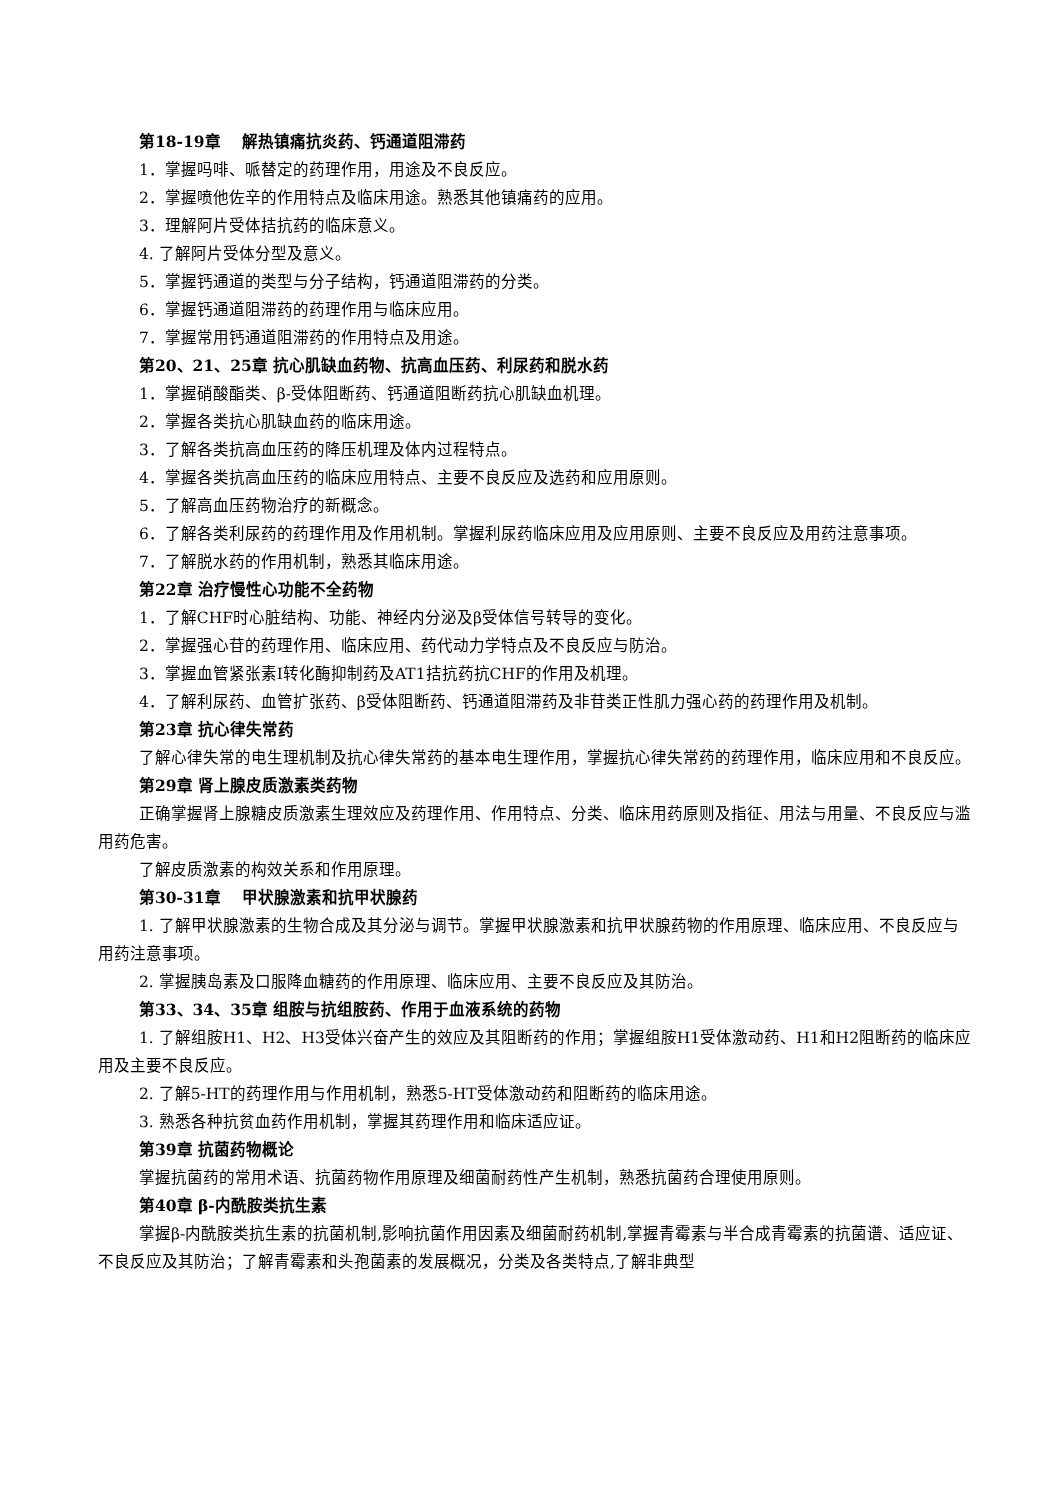第18-19章　 解热镇痛抗炎药、钙通道阻滞药
1．掌握吗啡、哌替定的药理作用，用途及不良反应。
2．掌握喷他佐辛的作用特点及临床用途。熟悉其他镇痛药的应用。
3．理解阿片受体拮抗药的临床意义。
4. 了解阿片受体分型及意义。
5．掌握钙通道的类型与分子结构，钙通道阻滞药的分类。
6．掌握钙通道阻滞药的药理作用与临床应用。
7．掌握常用钙通道阻滞药的作用特点及用途。
第20、21、25章 抗心肌缺血药物、抗高血压药、利尿药和脱水药
1．掌握硝酸酯类、β-受体阻断药、钙通道阻断药抗心肌缺血机理。
2．掌握各类抗心肌缺血药的临床用途。
3．了解各类抗高血压药的降压机理及体内过程特点。
4．掌握各类抗高血压药的临床应用特点、主要不良反应及选药和应用原则。
5．了解高血压药物治疗的新概念。
6．了解各类利尿药的药理作用及作用机制。掌握利尿药临床应用及应用原则、主要不良反应及用药注意事项。
7．了解脱水药的作用机制，熟悉其临床用途。
第22章 治疗慢性心功能不全药物
1．了解CHF时心脏结构、功能、神经内分泌及β受体信号转导的变化。
2．掌握强心苷的药理作用、临床应用、药代动力学特点及不良反应与防治。
3．掌握血管紧张素Ⅰ转化酶抑制药及AT1拮抗药抗CHF的作用及机理。
4．了解利尿药、血管扩张药、β受体阻断药、钙通道阻滞药及非苷类正性肌力强心药的药理作用及机制。
第23章 抗心律失常药
了解心律失常的电生理机制及抗心律失常药的基本电生理作用，掌握抗心律失常药的药理作用，临床应用和不良反应。
第29章 肾上腺皮质激素类药物
正确掌握肾上腺糖皮质激素生理效应及药理作用、作用特点、分类、临床用药原则及指征、用法与用量、不良反应与滥用药危害。
了解皮质激素的构效关系和作用原理。
第30-31章　 甲状腺激素和抗甲状腺药
1. 了解甲状腺激素的生物合成及其分泌与调节。掌握甲状腺激素和抗甲状腺药物的作用原理、临床应用、不良反应与用药注意事项。
2. 掌握胰岛素及口服降血糖药的作用原理、临床应用、主要不良反应及其防治。
第33、34、35章 组胺与抗组胺药、作用于血液系统的药物
1. 了解组胺H1、H2、H3受体兴奋产生的效应及其阻断药的作用；掌握组胺H1受体激动药、H1和H2阻断药的临床应用及主要不良反应。
2. 了解5-HT的药理作用与作用机制，熟悉5-HT受体激动药和阻断药的临床用途。
3. 熟悉各种抗贫血药作用机制，掌握其药理作用和临床适应证。
第39章 抗菌药物概论
掌握抗菌药的常用术语、抗菌药物作用原理及细菌耐药性产生机制，熟悉抗菌药合理使用原则。
第40章 β-内酰胺类抗生素
掌握β-内酰胺类抗生素的抗菌机制,影响抗菌作用因素及细菌耐药机制,掌握青霉素与半合成青霉素的抗菌谱、适应证、不良反应及其防治；了解青霉素和头孢菌素的发展概况，分类及各类特点,了解非典型